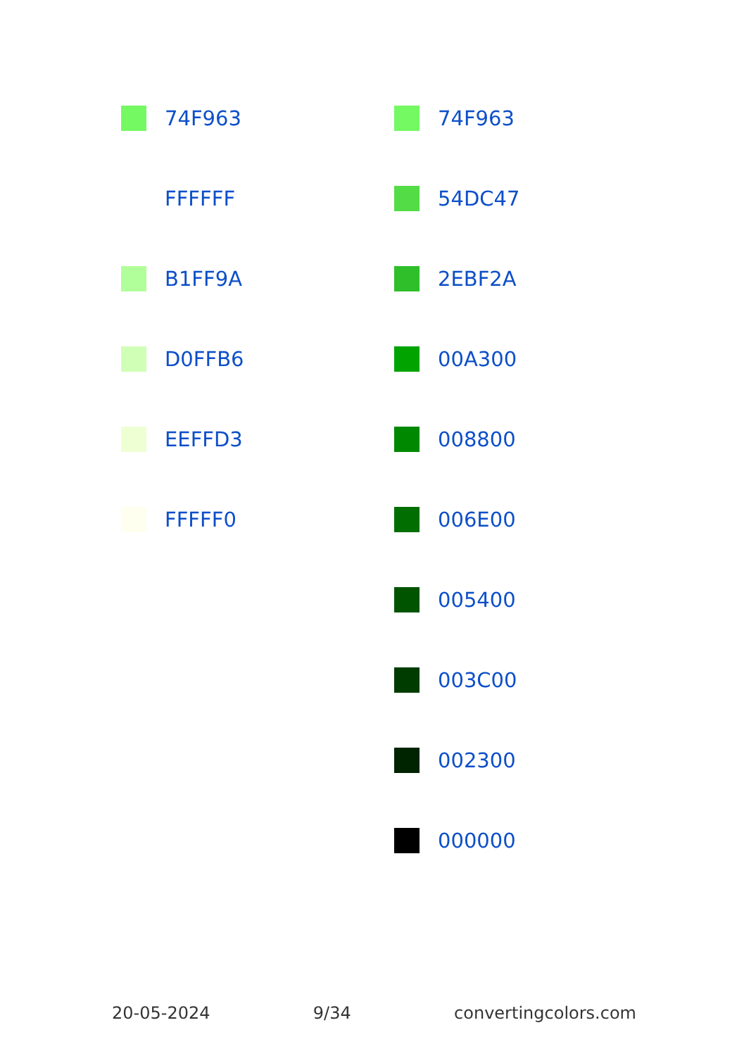74F963
FFFFFF
B1FF9A
D0FFB6
EEFFD3
FFFFF0
74F963
54DC47
2EBF2A
00A300
008800
006E00
005400
003C00
002300
000000
20-05-2024 9/34 convertingcolors.com